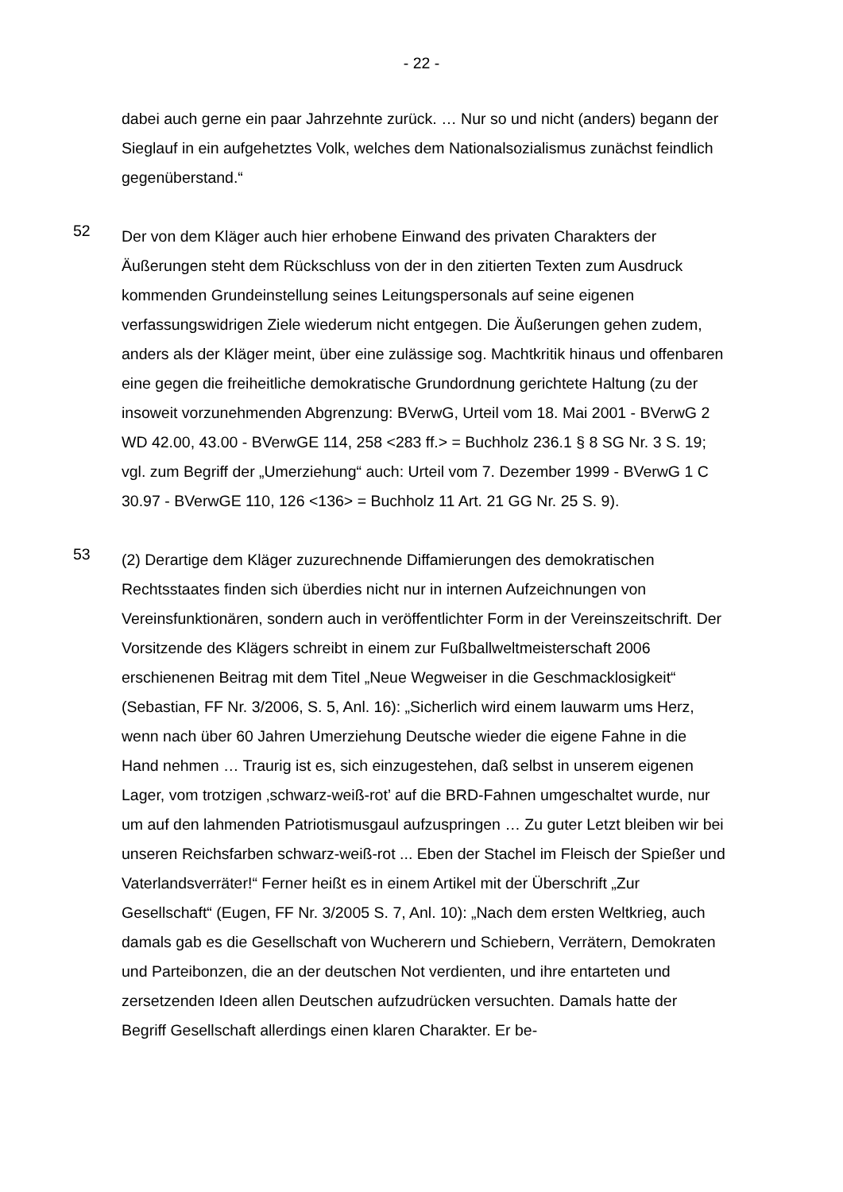- 22 -
dabei auch gerne ein paar Jahrzehnte zurück. … Nur so und nicht (anders) begann der Sieglauf in ein aufgehetztes Volk, welches dem Nationalsozialismus zunächst feindlich gegenüberstand.“
52
Der von dem Kläger auch hier erhobene Einwand des privaten Charakters der Äußerungen steht dem Rückschluss von der in den zitierten Texten zum Ausdruck kommenden Grundeinstellung seines Leitungspersonals auf seine eigenen verfassungswidrigen Ziele wiederum nicht entgegen. Die Äußerungen gehen zudem, anders als der Kläger meint, über eine zulässige sog. Machtkritik hinaus und offenbaren eine gegen die freiheitliche demokratische Grundordnung gerichtete Haltung (zu der insoweit vorzunehmenden Abgrenzung: BVerwG, Urteil vom 18. Mai 2001 - BVerwG 2 WD 42.00, 43.00 - BVerwGE 114, 258 <283 ff.> = Buchholz 236.1 § 8 SG Nr. 3 S. 19; vgl. zum Begriff der „Umerziehung“ auch: Urteil vom 7. Dezember 1999 - BVerwG 1 C 30.97 - BVerwGE 110, 126 <136> = Buchholz 11 Art. 21 GG Nr. 25 S. 9).
53
(2) Derartige dem Kläger zuzurechnende Diffamierungen des demokratischen Rechtsstaates finden sich überdies nicht nur in internen Aufzeichnungen von Vereinsfunktionären, sondern auch in veröffentlichter Form in der Vereinszeitschrift. Der Vorsitzende des Klägers schreibt in einem zur Fußballweltmeisterschaft 2006 erschienenen Beitrag mit dem Titel „Neue Wegweiser in die Geschmacklosigkeit“ (Sebastian, FF Nr. 3/2006, S. 5, Anl. 16): „Sicherlich wird einem lauwarm ums Herz, wenn nach über 60 Jahren Umerziehung Deutsche wieder die eigene Fahne in die Hand nehmen … Traurig ist es, sich einzugestehen, daß selbst in unserem eigenen Lager, vom trotzigen ‚schwarz-weiß-rot’ auf die BRD-Fahnen umgeschaltet wurde, nur um auf den lahmenden Patriotismusgaul aufzuspringen … Zu guter Letzt bleiben wir bei unseren Reichsfarben schwarz-weiß-rot ... Eben der Stachel im Fleisch der Spießer und Vaterlandsverräter!“ Ferner heißt es in einem Artikel mit der Überschrift „Zur Gesellschaft“ (Eugen, FF Nr. 3/2005 S. 7, Anl. 10): „Nach dem ersten Weltkrieg, auch damals gab es die Gesellschaft von Wucherern und Schiebern, Verrätern, Demokraten und Parteibonzen, die an der deutschen Not verdienten, und ihre entarteten und zersetzenden Ideen allen Deutschen aufzudrücken versuchten. Damals hatte der Begriff Gesellschaft allerdings einen klaren Charakter. Er be-